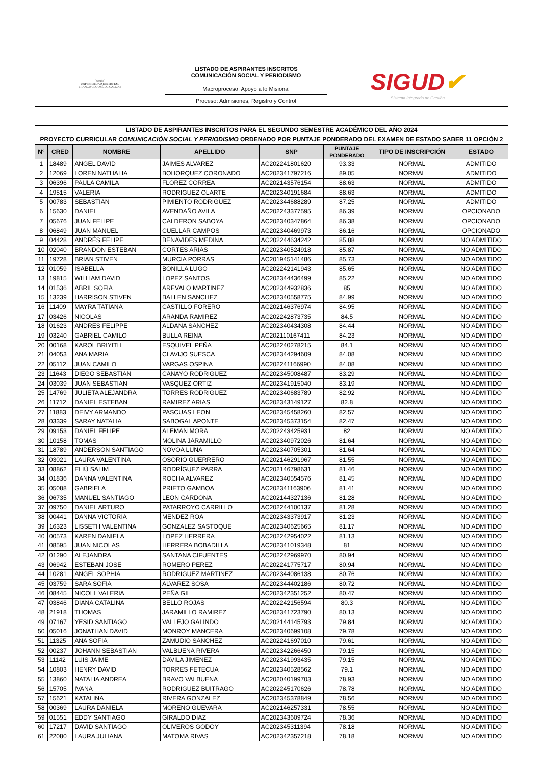| [escudo] UNIVERSIDAD DISTRITAL FRANCISCO JOSÉ DE CALDAS | LISTADO DE ASPIRANTES INSCRITOS COMUNICACIÓN SOCIAL Y PERIODISMO | SIGUD ✔ Sistema Integrado de Gestión |
| | Macroproceso: Apoyo a lo Misional | |
| | Proceso: Admisiones, Registro y Control | |
| LISTADO DE ASPIRANTES INSCRITOS PARA EL SEGUNDO SEMESTRE ACADÉMICO DEL AÑO 2024 | | | | | | | |
| --- | --- | --- | --- | --- | --- | --- | --- |
| PROYECTO CURRICULAR COMUNICACIÓN SOCIAL Y PERIODISMO ORDENADO POR PUNTAJE PONDERADO DEL EXAMEN DE ESTADO SABER 11 OPCIÓN 2 | | | | | | | |
| N° | CRED | NOMBRE | APELLIDO | SNP | PUNTAJE PONDERADO | TIPO DE INSCRIPCIÓN | ESTADO |
| 1 | 18489 | ANGEL DAVID | JAIMES ALVAREZ | AC202241801620 | 93.33 | NORMAL | ADMITIDO |
| 2 | 12069 | LOREN NATHALIA | BOHORQUEZ CORONADO | AC202341797216 | 89.05 | NORMAL | ADMITIDO |
| 3 | 06396 | PAULA CAMILA | FLOREZ CORREA | AC202143576154 | 88.63 | NORMAL | ADMITIDO |
| 4 | 19515 | VALERIA | RODRIGUEZ OLARTE | AC202340191684 | 88.63 | NORMAL | ADMITIDO |
| 5 | 00783 | SEBASTIAN | PIMIENTO RODRIGUEZ | AC202344688289 | 87.25 | NORMAL | ADMITIDO |
| 6 | 15630 | DANIEL | AVENDAÑO AVILA | AC202243377595 | 86.39 | NORMAL | OPCIONADO |
| 7 | 05676 | JUAN FELIPE | CALDERON SABOYA | AC202340347864 | 86.38 | NORMAL | OPCIONADO |
| 8 | 06849 | JUAN MANUEL | CUELLAR CAMPOS | AC202340469973 | 86.16 | NORMAL | OPCIONADO |
| 9 | 04428 | ANDRÉS FELIPE | BENAVIDES MEDINA | AC202244634242 | 85.88 | NORMAL | NO ADMITIDO |
| 10 | 02040 | BRANDON ESTEBAN | CORTES ARIAS | AC202340524918 | 85.87 | NORMAL | NO ADMITIDO |
| 11 | 19728 | BRIAN STIVEN | MURCIA PORRAS | AC201945141486 | 85.73 | NORMAL | NO ADMITIDO |
| 12 | 01059 | ISABELLA | BONILLA LUGO | AC202242141943 | 85.65 | NORMAL | NO ADMITIDO |
| 13 | 19815 | WILLIAM DAVID | LOPEZ SANTOS | AC202344436499 | 85.22 | NORMAL | NO ADMITIDO |
| 14 | 01536 | ABRIL SOFIA | AREVALO MARTINEZ | AC202344932836 | 85 | NORMAL | NO ADMITIDO |
| 15 | 13239 | HARRISON STIVEN | BALLEN SANCHEZ | AC202340558775 | 84.99 | NORMAL | NO ADMITIDO |
| 16 | 11409 | MAYRA TATIANA | CASTILLO FORERO | AC202146376974 | 84.95 | NORMAL | NO ADMITIDO |
| 17 | 03426 | NICOLAS | ARANDA RAMIREZ | AC202242873735 | 84.5 | NORMAL | NO ADMITIDO |
| 18 | 01623 | ANDRES FELIPPE | ALDANA SANCHEZ | AC202340434308 | 84.44 | NORMAL | NO ADMITIDO |
| 19 | 03240 | GABRIEL CAMILO | BULLA REINA | AC202110167411 | 84.23 | NORMAL | NO ADMITIDO |
| 20 | 00168 | KAROL BRIYITH | ESQUIVEL PEÑA | AC202240278215 | 84.1 | NORMAL | NO ADMITIDO |
| 21 | 04053 | ANA MARIA | CLAVIJO SUESCA | AC202344294609 | 84.08 | NORMAL | NO ADMITIDO |
| 22 | 05112 | JUAN CAMILO | VARGAS OSPINA | AC202241166990 | 84.08 | NORMAL | NO ADMITIDO |
| 23 | 11643 | DIEGO SEBASTIAN | CANAYO RODRIGUEZ | AC202345008487 | 83.29 | NORMAL | NO ADMITIDO |
| 24 | 03039 | JUAN SEBASTIAN | VASQUEZ ORTIZ | AC202341915040 | 83.19 | NORMAL | NO ADMITIDO |
| 25 | 14769 | JULIETA ALEJANDRA | TORRES RODRIGUEZ | AC202340683789 | 82.92 | NORMAL | NO ADMITIDO |
| 26 | 11712 | DANIEL ESTEBAN | RAMIREZ ARIAS | AC202343149127 | 82.8 | NORMAL | NO ADMITIDO |
| 27 | 11883 | DEIVY ARMANDO | PASCUAS LEON | AC202345458260 | 82.57 | NORMAL | NO ADMITIDO |
| 28 | 03339 | SARAY NATALIA | SABOGAL APONTE | AC202345373154 | 82.47 | NORMAL | NO ADMITIDO |
| 29 | 09153 | DANIEL FELIPE | ALEMAN MORA | AC202243425931 | 82 | NORMAL | NO ADMITIDO |
| 30 | 10158 | TOMAS | MOLINA JARAMILLO | AC202340972026 | 81.64 | NORMAL | NO ADMITIDO |
| 31 | 18789 | ANDERSON SANTIAGO | NOVOA LUNA | AC202340705301 | 81.64 | NORMAL | NO ADMITIDO |
| 32 | 03021 | LAURA VALENTINA | OSORIO GUERRERO | AC202146291967 | 81.55 | NORMAL | NO ADMITIDO |
| 33 | 08862 | ELIÚ SALIM | RODRÍGUEZ PARRA | AC202146798631 | 81.46 | NORMAL | NO ADMITIDO |
| 34 | 01836 | DANNA VALENTINA | ROCHA ALVAREZ | AC202340554576 | 81.45 | NORMAL | NO ADMITIDO |
| 35 | 05088 | GABRIELA | PRIETO GAMBOA | AC202341163906 | 81.41 | NORMAL | NO ADMITIDO |
| 36 | 06735 | MANUEL SANTIAGO | LEON CARDONA | AC202144327136 | 81.28 | NORMAL | NO ADMITIDO |
| 37 | 09750 | DANIEL ARTURO | PATARROYO CARRILLO | AC202244100137 | 81.28 | NORMAL | NO ADMITIDO |
| 38 | 00441 | DANNA VICTORIA | MENDEZ ROA | AC202343373917 | 81.23 | NORMAL | NO ADMITIDO |
| 39 | 16323 | LISSETH VALENTINA | GONZALEZ SASTOQUE | AC202340625665 | 81.17 | NORMAL | NO ADMITIDO |
| 40 | 00573 | KAREN DANIELA | LOPEZ HERRERA | AC202242954022 | 81.13 | NORMAL | NO ADMITIDO |
| 41 | 08595 | JUAN NICOLAS | HERRERA BOBADILLA | AC202341019348 | 81 | NORMAL | NO ADMITIDO |
| 42 | 01290 | ALEJANDRA | SANTANA CIFUENTES | AC202242969970 | 80.94 | NORMAL | NO ADMITIDO |
| 43 | 06942 | ESTEBAN JOSE | ROMERO PEREZ | AC202241775717 | 80.94 | NORMAL | NO ADMITIDO |
| 44 | 10281 | ANGEL SOPHIA | RODRIGUEZ MARTINEZ | AC202344086138 | 80.76 | NORMAL | NO ADMITIDO |
| 45 | 03759 | SARA SOFIA | ALVAREZ SOSA | AC202344402186 | 80.72 | NORMAL | NO ADMITIDO |
| 46 | 08445 | NICOLL VALERIA | PEÑA GIL | AC202342351252 | 80.47 | NORMAL | NO ADMITIDO |
| 47 | 03846 | DIANA CATALINA | BELLO ROJAS | AC202242156594 | 80.3 | NORMAL | NO ADMITIDO |
| 48 | 21918 | THOMAS | JARAMILLO RAMIREZ | AC202341723790 | 80.13 | NORMAL | NO ADMITIDO |
| 49 | 07167 | YESID SANTIAGO | VALLEJO GALINDO | AC202144145793 | 79.84 | NORMAL | NO ADMITIDO |
| 50 | 05016 | JONATHAN DAVID | MONROY MANCERA | AC202340699108 | 79.78 | NORMAL | NO ADMITIDO |
| 51 | 11325 | ANA SOFIA | ZAMUDIO SANCHEZ | AC202241697010 | 79.61 | NORMAL | NO ADMITIDO |
| 52 | 00237 | JOHANN SEBASTIAN | VALBUENA RIVERA | AC202342266450 | 79.15 | NORMAL | NO ADMITIDO |
| 53 | 11142 | LUIS JAIME | DAVILA JIMENEZ | AC202341993435 | 79.15 | NORMAL | NO ADMITIDO |
| 54 | 10803 | HENRY DAVID | TORRES FETECUA | AC202340528562 | 79.1 | NORMAL | NO ADMITIDO |
| 55 | 13860 | NATALIA ANDREA | BRAVO VALBUENA | AC202040199703 | 78.93 | NORMAL | NO ADMITIDO |
| 56 | 15705 | IVANA | RODRIGUEZ BUITRAGO | AC202245170626 | 78.78 | NORMAL | NO ADMITIDO |
| 57 | 15621 | KATALINA | RIVERA GONZALEZ | AC202345378849 | 78.56 | NORMAL | NO ADMITIDO |
| 58 | 00369 | LAURA DANIELA | MORENO GUEVARA | AC202146257331 | 78.55 | NORMAL | NO ADMITIDO |
| 59 | 01551 | EDDY SANTIAGO | GIRALDO DIAZ | AC202343609724 | 78.36 | NORMAL | NO ADMITIDO |
| 60 | 17217 | DAVID SANTIAGO | OLIVEROS GODOY | AC202345311394 | 78.18 | NORMAL | NO ADMITIDO |
| 61 | 22080 | LAURA JULIANA | MATOMA RIVAS | AC202342357218 | 78.18 | NORMAL | NO ADMITIDO |